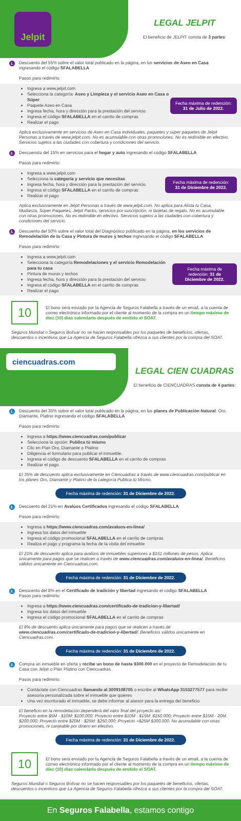Jelpit
LEGAL JELPIT
El beneficio de JELPIT consta de 3 partes:
1. Descuento del 55% sobre el valor total publicado en la página, en los servicios de Aseo en Casa ingresando el código SFALABELLA
Pasos para redimirlo:
Ingresa a www.jelpit.com
Selecciona la categoría: Aseo y Limpieza y el servicio Aseo en Casa o Súper
Paquete Aseo en Casa
Ingresa fecha, hora y dirección para la prestación del servicio
Ingresa el código SFALABELLA en el carrito de compras
Realizar el pago
Fecha máxima de redención: 31 de Julio de 2022.
Aplica exclusivamente en servicios de Aseo en Casa individuales, paquetes y súper paquetes de Jelpit Personas a través de www.jelpit.com. No es acumulable con otras promociones. No es redimible en efectivo. Servicios sujetos a las ciudades con cobertura y condiciones del servicio.
2. Descuensto del 15% en servicios para el hogar y auto ingresando el código SFALABELLA
Pasos para redimirlo:
Ingresa a www.jelpit.com
Selecciona la categoría y servicio que necesitas
Ingresa fecha, hora y dirección para la prestación del servicio
Ingresa el código SFALABELLA en el carrito de compras
Realizar el pago
Fecha máxima de redención: 31 de Diciembre de 2022.
Aplica exclusivamente en Jelpit Personas a través de www.jelpit.com. No aplica para Alista tu Casa, Mudanza, Súper Paquetes, Jelpit Packs, servicios por suscripción, ni tarjetas de regalo. No es acumulable con otras promociones. No es redimible en efectivo. Servicios sujetos a las ciudades con cobertura y condiciones del servicio.
3. Descuento del 50% sobre el valor total del Diagnóstico publicado en la página, en los servicios de Remodelación de tu Casa y Pintura de muros y techos ingresando el código SFALABELLA
Pasos para redimirlo:
Ingresa a www.jelpit.com
Selecciona la categoría Remodelaciones y el servicio Remodelación para tu casa
Pintura de muros y techos
Ingresa fecha, hora y dirección para la prestación del servicio
Ingresa el código SFALABELLA en el carrito de compras
Realizar el pago
Fecha máxima de redención: 31 de Diciembre de 2022.
10
El bono será enviado por la Agencia de Seguros Falabella a través de un email, a la cuenta de correo electrónico informado por el cliente al momento de la compra en un tiempo máximo de diez (10) días calendario después de emitido el SOAT.
Seguros Mundial o Seguros Bolívar no se hacen responsables por los paquetes de beneficios, ofertas, descuentos o incentivos que La Agencia de Seguros Falabella ofrezca a sus clientes por la compra del SOAT.
ciencuadras.com
LEGAL CIEN CUADRAS
El beneficio de CIENCUADRAS consta de 4 partes:
1. Descuento del 35% sobre el valor total publicado en la página, en los planes de Publicación Natural: Oro, Diamante, Platino ingresando el código SFALABELLA
Pasos para redimirlo:
Ingresa a https://www.ciencuadras.com/publicar
Selecciona la opción: Publica tú mismo
Clic en Plan Oro, Diamante o Platino
Diligencia el formulario para publicar el inmueble.
Ingresa el código de descuento SFALABELLA en el carrito de compras
Realizar el pago
El 35% de descuento aplica exclusivamente en Ciencuadras a través de www.ciencuadras.com/publicar en los planes Oro, Diamante y Platino de la categoría Publica tú Mismo.
Fecha máxima de redención: 31 de Diciembre de 2022.
2. Descuento del 21% en Avalúos Certificados ingresando el código SFALABELLA
Pasos para redimirlo:
Ingresa a https://www.ciencuadras.com/avaluos-en-linea/
Ingresa los datos del inmueble
Ingresa el código promocional SFALABELLA en el carrito de compras
Realiza el pago y programa la fecha de la visita del inmueble
El 21% de descuento aplica para avalúos de inmuebles superiores a $151 millones de pesos. Aplica únicamente para pagos que se realicen a través de www.ciencuadras.com/avaluos-en-linea/. Beneficios válidos únicamente en Ciencuadras.com.
Fecha máxima de redención: 31 de Diciembre de 2022.
3. Desucento del 8% en el Certificado de tradición y libertad ingresando el código SFALABELLA
Pasos para redimirlo:
Ingresa a https://www.ciencuadras.com/certificado-de-tradicion-y-libertad/
Ingresa los datos del inmueble
Ingresa el código promocional SFALABELLA en el carrito de compras
El 8% de descuento aplica únicamente para pagos que se realicen a través de www.ciencuadras.com/certificado-de-tradicion-y-libertad/. Beneficios válidos únicamente en Ciencuadras.com.
Fecha máxima de redención: 31 de Diciembre de 2022.
3. Compra un inmueble en oferta y recibe un bono de hasta $300.000 en el proyecto de Remodelación de tu Casa con Jelpit o Plan Platino con Ciencuadras.
Pasos para redimirlo:
Contáctate con Ciencuadras llamando al 3009108705 o escribe al WhatsApp 3153277577 para recibir asesoría personalizada sobre el inmueble que quieres
Una vez escriturado el inmueble, se debe informar al asesor para la entrega del beneficio
El beneficio en la remodelación dependerá del valor final del proyecto así:
Proyecto entre $5M - $10M: $100.000; Proyecto entre $10M - $15M: $150.000; Proyecto entre $15M - 20M: $200.000; Proyecto entre $20M - $25M: $250.000; Proyecto +$25M $300.000. No acumulable con otras promociones, ni canjeable por dinero en efectivo.
Fecha máxima de redención: 31 de Diciembre de 2022.
10
El bono será enviado por la Agencia de Seguros Falabella a través de un email, a la cuenta de correo electrónico informado por el cliente al momento de la compra en un tiempo máximo de diez (10) días calendario después de emitido el SOAT.
Seguros Mundial o Seguros Bolívar no se hacen responsables por los paquetes de beneficios, ofertas, descuentos o incentivos que La Agencia de Seguros Falabella ofrezca a sus clientes por la compra del SOAT.
En Seguros Falabella, estamos contigo